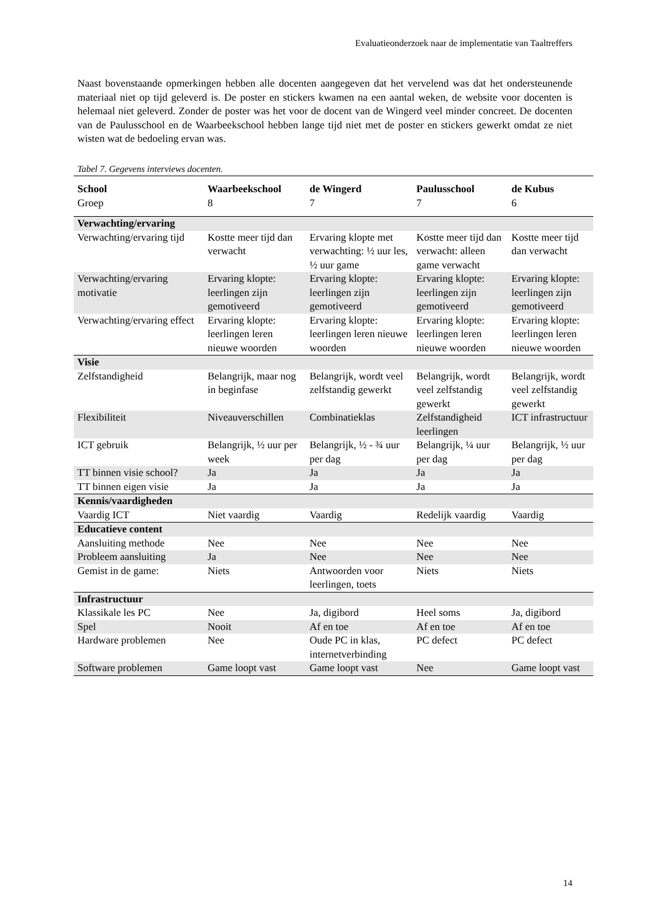Evaluatieonderzoek naar de implementatie van Taaltreffers
Naast bovenstaande opmerkingen hebben alle docenten aangegeven dat het vervelend was dat het ondersteunende materiaal niet op tijd geleverd is. De poster en stickers kwamen na een aantal weken, de website voor docenten is helemaal niet geleverd. Zonder de poster was het voor de docent van de Wingerd veel minder concreet. De docenten van de Paulusschool en de Waarbeekschool hebben lange tijd niet met de poster en stickers gewerkt omdat ze niet wisten wat de bedoeling ervan was.
Tabel 7. Gegevens interviews docenten.
| School | Waarbeekschool | de Wingerd | Paulusschool | de Kubus |
| --- | --- | --- | --- | --- |
| Groep | 8 | 7 | 7 | 6 |
| Verwachting/ervaring | | | | |
| Verwachting/ervaring tijd | Kostte meer tijd dan verwacht | Ervaring klopte met verwachting: ½ uur les, ½ uur game | Kostte meer tijd dan verwacht: alleen game verwacht | Kostte meer tijd dan verwacht |
| Verwachting/ervaring motivatie | Ervaring klopte: leerlingen zijn gemotiveerd | Ervaring klopte: leerlingen zijn gemotiveerd | Ervaring klopte: leerlingen zijn gemotiveerd | Ervaring klopte: leerlingen zijn gemotiveerd |
| Verwachting/ervaring effect | Ervaring klopte: leerlingen leren nieuwe woorden | Ervaring klopte: leerlingen leren nieuwe woorden | Ervaring klopte: leerlingen leren nieuwe woorden | Ervaring klopte: leerlingen leren nieuwe woorden |
| Visie | | | | |
| Zelfstandigheid | Belangrijk, maar nog in beginfase | Belangrijk, wordt veel zelfstandig gewerkt | Belangrijk, wordt veel zelfstandig gewerkt | Belangrijk, wordt veel zelfstandig gewerkt |
| Flexibiliteit | Niveauverschillen | Combinatieklas | Zelfstandigheid leerlingen | ICT infrastructuur |
| ICT gebruik | Belangrijk, ½ uur per week | Belangrijk, ½ - ¾ uur per dag | Belangrijk, ¼ uur per dag | Belangrijk, ½ uur per dag |
| TT binnen visie school? | Ja | Ja | Ja | Ja |
| TT binnen eigen visie | Ja | Ja | Ja | Ja |
| Kennis/vaardigheden | | | | |
| Vaardig ICT | Niet vaardig | Vaardig | Redelijk vaardig | Vaardig |
| Educatieve content | | | | |
| Aansluiting methode | Nee | Nee | Nee | Nee |
| Probleem aansluiting | Ja | Nee | Nee | Nee |
| Gemist in de game: | Niets | Antwoorden voor leerlingen, toets | Niets | Niets |
| Infrastructuur | | | | |
| Klassikale les PC | Nee | Ja, digibord | Heel soms | Ja, digibord |
| Spel | Nooit | Af en toe | Af en toe | Af en toe |
| Hardware problemen | Nee | Oude PC in klas, internetverbinding | PC defect | PC defect |
| Software problemen | Game loopt vast | Game loopt vast | Nee | Game loopt vast |
14